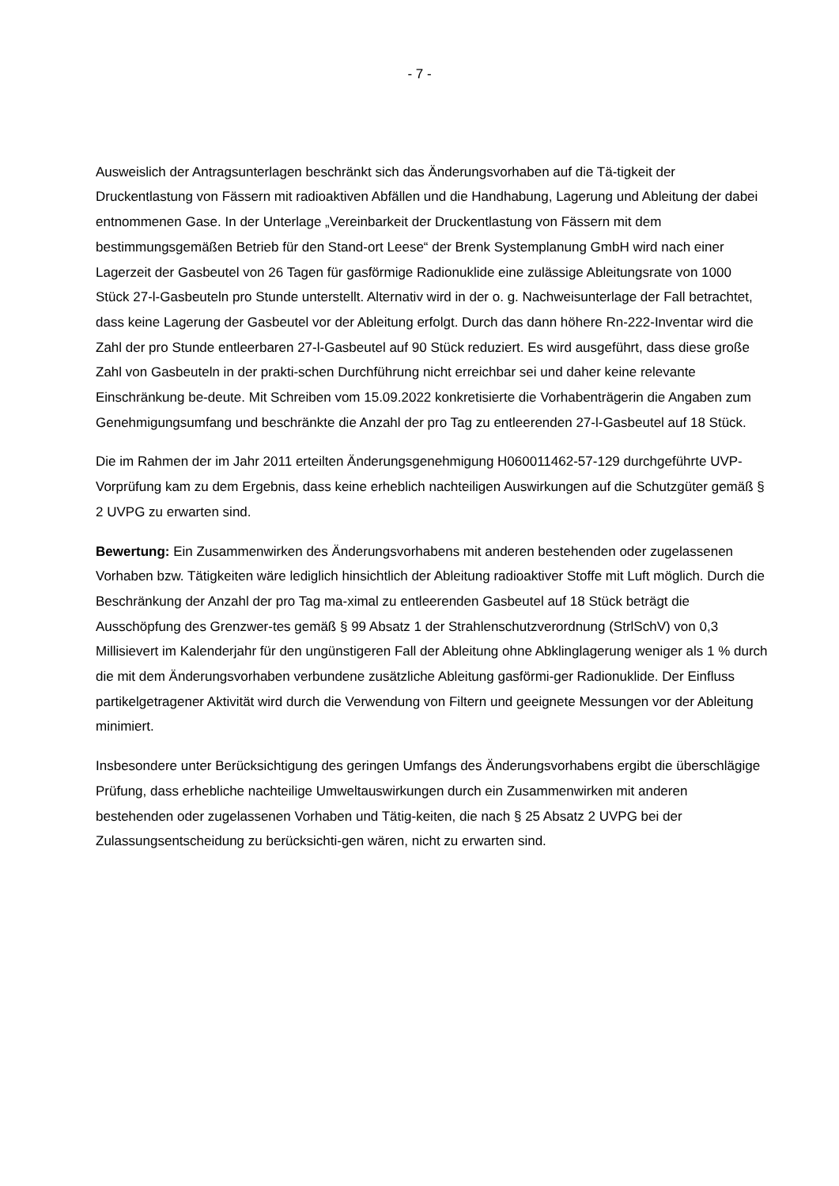- 7 -
Ausweislich der Antragsunterlagen beschränkt sich das Änderungsvorhaben auf die Tä-tigkeit der Druckentlastung von Fässern mit radioaktiven Abfällen und die Handhabung, Lagerung und Ableitung der dabei entnommenen Gase. In der Unterlage „Vereinbarkeit der Druckentlastung von Fässern mit dem bestimmungsgemäßen Betrieb für den Stand-ort Leese“ der Brenk Systemplanung GmbH wird nach einer Lagerzeit der Gasbeutel von 26 Tagen für gasförmige Radionuklide eine zulässige Ableitungsrate von 1000 Stück 27-l-Gasbeuteln pro Stunde unterstellt. Alternativ wird in der o. g. Nachweisunterlage der Fall betrachtet, dass keine Lagerung der Gasbeutel vor der Ableitung erfolgt. Durch das dann höhere Rn-222-Inventar wird die Zahl der pro Stunde entleerbaren 27-l-Gasbeutel auf 90 Stück reduziert. Es wird ausgeführt, dass diese große Zahl von Gasbeuteln in der prakti-schen Durchführung nicht erreichbar sei und daher keine relevante Einschränkung be-deute. Mit Schreiben vom 15.09.2022 konkretisierte die Vorhabenträgerin die Angaben zum Genehmigungsumfang und beschränkte die Anzahl der pro Tag zu entleerenden 27-l-Gasbeutel auf 18 Stück.
Die im Rahmen der im Jahr 2011 erteilten Änderungsgenehmigung H060011462-57-129 durchgeführte UVP-Vorprüfung kam zu dem Ergebnis, dass keine erheblich nachteiligen Auswirkungen auf die Schutzgüter gemäß § 2 UVPG zu erwarten sind.
Bewertung: Ein Zusammenwirken des Änderungsvorhabens mit anderen bestehenden oder zugelassenen Vorhaben bzw. Tätigkeiten wäre lediglich hinsichtlich der Ableitung radioaktiver Stoffe mit Luft möglich. Durch die Beschränkung der Anzahl der pro Tag ma-ximal zu entleerenden Gasbeutel auf 18 Stück beträgt die Ausschöpfung des Grenzwer-tes gemäß § 99 Absatz 1 der Strahlenschutzverordnung (StrlSchV) von 0,3 Millisievert im Kalenderjahr für den ungünstigeren Fall der Ableitung ohne Abklinglagerung weniger als 1 % durch die mit dem Änderungsvorhaben verbundene zusätzliche Ableitung gasförmi-ger Radionuklide. Der Einfluss partikelgetragener Aktivität wird durch die Verwendung von Filtern und geeignete Messungen vor der Ableitung minimiert.
Insbesondere unter Berücksichtigung des geringen Umfangs des Änderungsvorhabens ergibt die überschlägige Prüfung, dass erhebliche nachteilige Umweltauswirkungen durch ein Zusammenwirken mit anderen bestehenden oder zugelassenen Vorhaben und Tätig-keiten, die nach § 25 Absatz 2 UVPG bei der Zulassungsentscheidung zu berücksichti-gen wären, nicht zu erwarten sind.